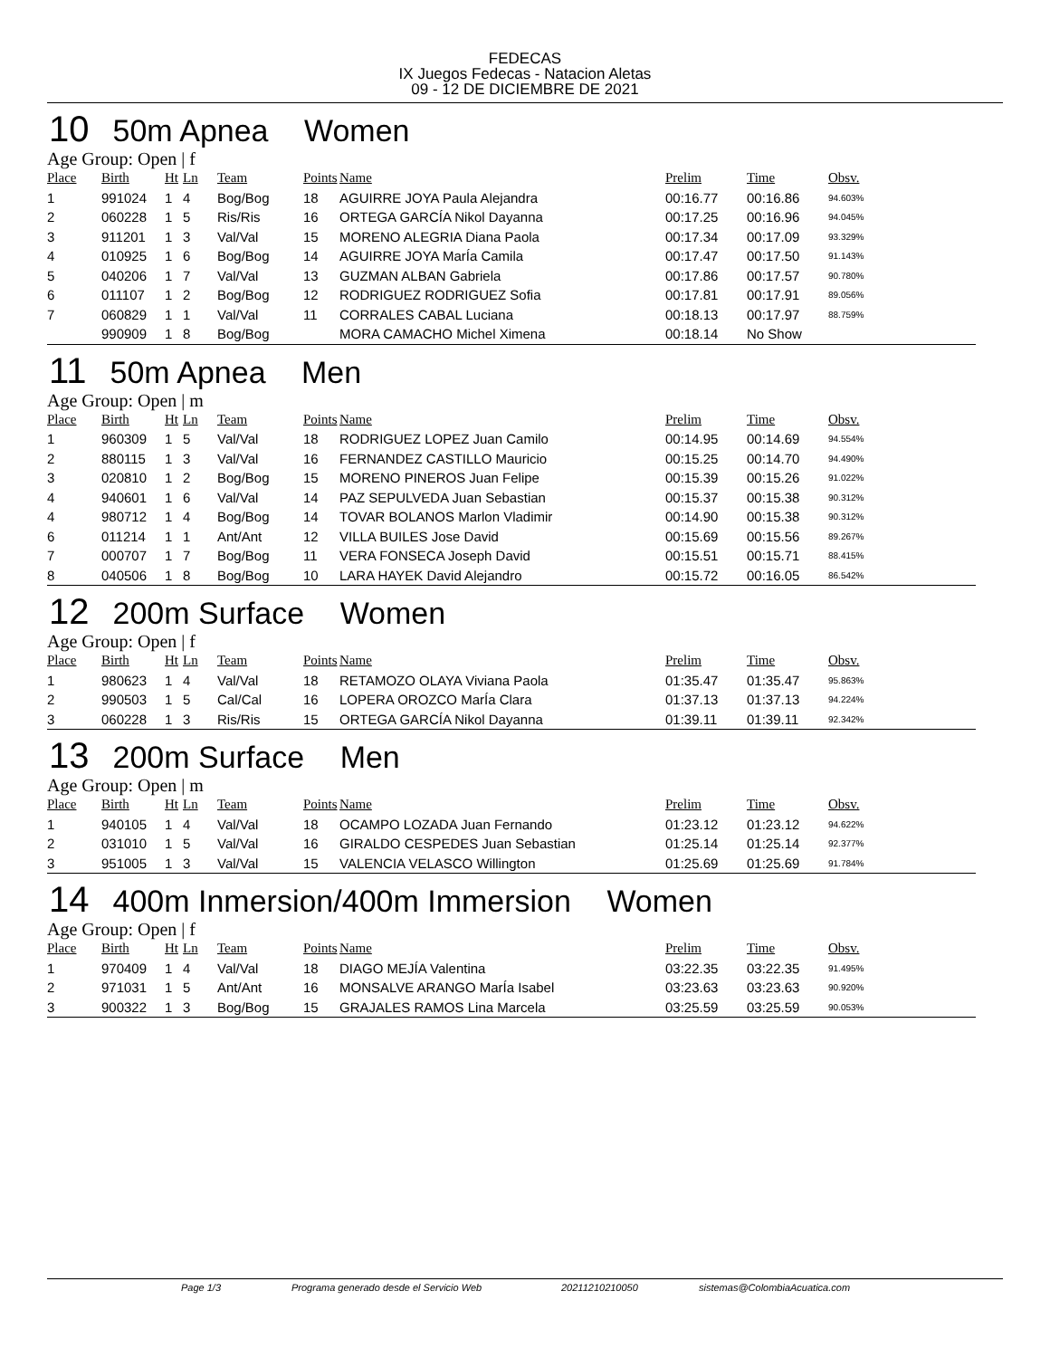FEDECAS
IX Juegos Fedecas - Natacion Aletas
09 - 12 DE DICIEMBRE DE 2021
10 50m Apnea Women
Age Group: Open | f
| Place | Birth | Ht | Ln | Team | Points | Name | Prelim | Time | Obsv. |
| --- | --- | --- | --- | --- | --- | --- | --- | --- | --- |
| 1 | 991024 | 1 | 4 | Bog/Bog | 18 | AGUIRRE JOYA Paula Alejandra | 00:16.77 | 00:16.86 | 94.603% |
| 2 | 060228 | 1 | 5 | Ris/Ris | 16 | ORTEGA GARCÍA Nikol Dayanna | 00:17.25 | 00:16.96 | 94.045% |
| 3 | 911201 | 1 | 3 | Val/Val | 15 | MORENO ALEGRIA Diana Paola | 00:17.34 | 00:17.09 | 93.329% |
| 4 | 010925 | 1 | 6 | Bog/Bog | 14 | AGUIRRE JOYA MarÍa Camila | 00:17.47 | 00:17.50 | 91.143% |
| 5 | 040206 | 1 | 7 | Val/Val | 13 | GUZMAN ALBAN Gabriela | 00:17.86 | 00:17.57 | 90.780% |
| 6 | 011107 | 1 | 2 | Bog/Bog | 12 | RODRIGUEZ RODRIGUEZ Sofia | 00:17.81 | 00:17.91 | 89.056% |
| 7 | 060829 | 1 | 1 | Val/Val | 11 | CORRALES CABAL Luciana | 00:18.13 | 00:17.97 | 88.759% |
| | 990909 | 1 | 8 | Bog/Bog | | MORA CAMACHO Michel Ximena | 00:18.14 | No Show | |
11 50m Apnea Men
Age Group: Open | m
| Place | Birth | Ht | Ln | Team | Points | Name | Prelim | Time | Obsv. |
| --- | --- | --- | --- | --- | --- | --- | --- | --- | --- |
| 1 | 960309 | 1 | 5 | Val/Val | 18 | RODRIGUEZ LOPEZ Juan Camilo | 00:14.95 | 00:14.69 | 94.554% |
| 2 | 880115 | 1 | 3 | Val/Val | 16 | FERNANDEZ CASTILLO Mauricio | 00:15.25 | 00:14.70 | 94.490% |
| 3 | 020810 | 1 | 2 | Bog/Bog | 15 | MORENO PINEROS Juan Felipe | 00:15.39 | 00:15.26 | 91.022% |
| 4 | 940601 | 1 | 6 | Val/Val | 14 | PAZ SEPULVEDA Juan Sebastian | 00:15.37 | 00:15.38 | 90.312% |
| 4 | 980712 | 1 | 4 | Bog/Bog | 14 | TOVAR BOLANOS Marlon Vladimir | 00:14.90 | 00:15.38 | 90.312% |
| 6 | 011214 | 1 | 1 | Ant/Ant | 12 | VILLA BUILES Jose David | 00:15.69 | 00:15.56 | 89.267% |
| 7 | 000707 | 1 | 7 | Bog/Bog | 11 | VERA FONSECA Joseph David | 00:15.51 | 00:15.71 | 88.415% |
| 8 | 040506 | 1 | 8 | Bog/Bog | 10 | LARA HAYEK David Alejandro | 00:15.72 | 00:16.05 | 86.542% |
12 200m Surface Women
Age Group: Open | f
| Place | Birth | Ht | Ln | Team | Points | Name | Prelim | Time | Obsv. |
| --- | --- | --- | --- | --- | --- | --- | --- | --- | --- |
| 1 | 980623 | 1 | 4 | Val/Val | 18 | RETAMOZO OLAYA Viviana Paola | 01:35.47 | 01:35.47 | 95.863% |
| 2 | 990503 | 1 | 5 | Cal/Cal | 16 | LOPERA OROZCO MarÍa Clara | 01:37.13 | 01:37.13 | 94.224% |
| 3 | 060228 | 1 | 3 | Ris/Ris | 15 | ORTEGA GARCÍA Nikol Dayanna | 01:39.11 | 01:39.11 | 92.342% |
13 200m Surface Men
Age Group: Open | m
| Place | Birth | Ht | Ln | Team | Points | Name | Prelim | Time | Obsv. |
| --- | --- | --- | --- | --- | --- | --- | --- | --- | --- |
| 1 | 940105 | 1 | 4 | Val/Val | 18 | OCAMPO LOZADA Juan Fernando | 01:23.12 | 01:23.12 | 94.622% |
| 2 | 031010 | 1 | 5 | Val/Val | 16 | GIRALDO CESPEDES Juan Sebastian | 01:25.14 | 01:25.14 | 92.377% |
| 3 | 951005 | 1 | 3 | Val/Val | 15 | VALENCIA VELASCO Willington | 01:25.69 | 01:25.69 | 91.784% |
14 400m Inmersion/400m Immersion Women
Age Group: Open | f
| Place | Birth | Ht | Ln | Team | Points | Name | Prelim | Time | Obsv. |
| --- | --- | --- | --- | --- | --- | --- | --- | --- | --- |
| 1 | 970409 | 1 | 4 | Val/Val | 18 | DIAGO MEJÍA Valentina | 03:22.35 | 03:22.35 | 91.495% |
| 2 | 971031 | 1 | 5 | Ant/Ant | 16 | MONSALVE ARANGO MarÍa Isabel | 03:23.63 | 03:23.63 | 90.920% |
| 3 | 900322 | 1 | 3 | Bog/Bog | 15 | GRAJALES RAMOS Lina Marcela | 03:25.59 | 03:25.59 | 90.053% |
Page 1/3 Programa generado desde el Servicio Web 20211210210050 sistemas@ColombiaAcuatica.com